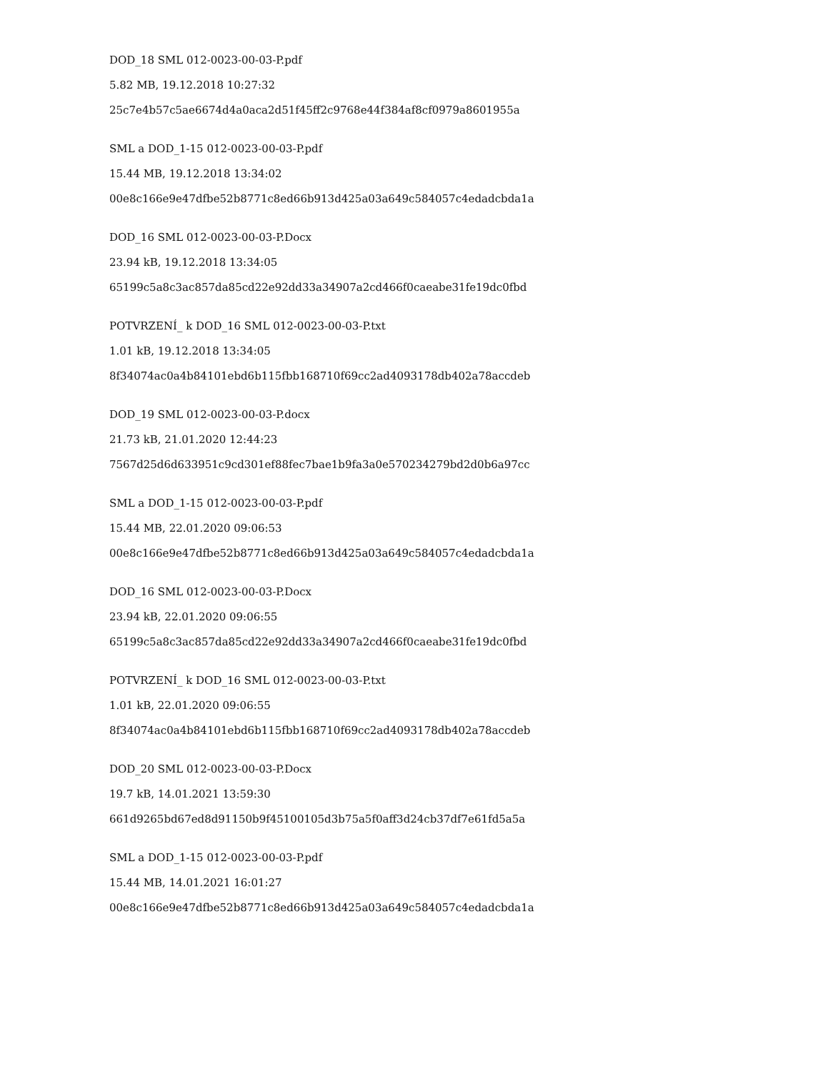DOD_18 SML 012-0023-00-03-P.pdf
5.82 MB, 19.12.2018 10:27:32
25c7e4b57c5ae6674d4a0aca2d51f45ff2c9768e44f384af8cf0979a8601955a
SML a DOD_1-15 012-0023-00-03-P.pdf
15.44 MB, 19.12.2018 13:34:02
00e8c166e9e47dfbe52b8771c8ed66b913d425a03a649c584057c4edadcbda1a
DOD_16 SML 012-0023-00-03-P.Docx
23.94 kB, 19.12.2018 13:34:05
65199c5a8c3ac857da85cd22e92dd33a34907a2cd466f0caeabe31fe19dc0fbd
POTVRZENÍ_ k DOD_16 SML 012-0023-00-03-P.txt
1.01 kB, 19.12.2018 13:34:05
8f34074ac0a4b84101ebd6b115fbb168710f69cc2ad4093178db402a78accdeb
DOD_19 SML 012-0023-00-03-P.docx
21.73 kB, 21.01.2020 12:44:23
7567d25d6d633951c9cd301ef88fec7bae1b9fa3a0e570234279bd2d0b6a97cc
SML a DOD_1-15 012-0023-00-03-P.pdf
15.44 MB, 22.01.2020 09:06:53
00e8c166e9e47dfbe52b8771c8ed66b913d425a03a649c584057c4edadcbda1a
DOD_16 SML 012-0023-00-03-P.Docx
23.94 kB, 22.01.2020 09:06:55
65199c5a8c3ac857da85cd22e92dd33a34907a2cd466f0caeabe31fe19dc0fbd
POTVRZENÍ_ k DOD_16 SML 012-0023-00-03-P.txt
1.01 kB, 22.01.2020 09:06:55
8f34074ac0a4b84101ebd6b115fbb168710f69cc2ad4093178db402a78accdeb
DOD_20 SML 012-0023-00-03-P.Docx
19.7 kB, 14.01.2021 13:59:30
661d9265bd67ed8d91150b9f45100105d3b75a5f0aff3d24cb37df7e61fd5a5a
SML a DOD_1-15 012-0023-00-03-P.pdf
15.44 MB, 14.01.2021 16:01:27
00e8c166e9e47dfbe52b8771c8ed66b913d425a03a649c584057c4edadcbda1a